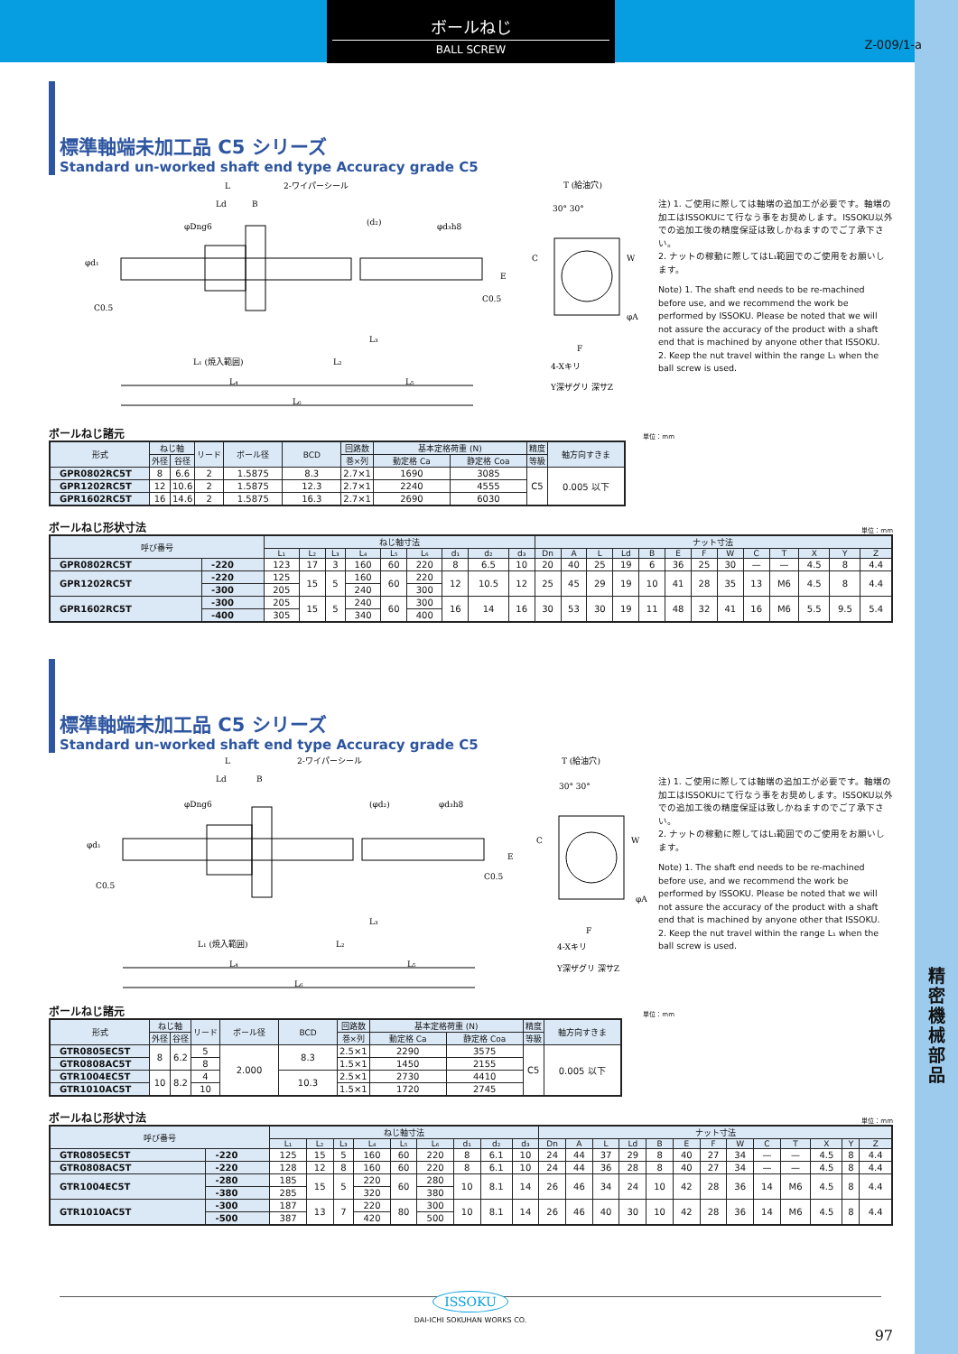精密機械部品
ボールねじ
BALL SCREW
Z-009/1-a
標準軸端未加工品 C5 シリーズ
Standard un-worked shaft end type Accuracy grade C5
L
Ld
B
2-ワイパーシール
L₁ (焼入範囲)
L₂
L₃
L₄
L₅
L₆
C0.5
C0.5
φd₁
φDng6
(d₂)
φd₃h8
T (給油穴)
30° 30°
E
C
W
φA
F
4-Xキリ
Y深ザグリ 深サZ
注) 1. ご使用に際しては軸端の追加工が必要です。軸端の加工はISSOKUにて行なう事をお奨めします。ISSOKU以外での追加工後の精度保証は致しかねますのでご了承下さい。
2. ナットの稼動に際してはL₁範囲でのご使用をお願いします。
Note) 1. The shaft end needs to be re-machined before use, and we recommend the work be performed by ISSOKU. Please be noted that we will not assure the accuracy of the product with a shaft end that is machined by anyone other that ISSOKU.
2. Keep the nut travel within the range L₁ when the ball screw is used.
ボールねじ諸元 単位：mm
| 形式 | ねじ軸 | | リード | ボール径 | BCD | 回路数 | 基本定格荷重 (N) | | 精度 | 軸方向すきま |
| --- | --- | --- | --- | --- | --- | --- | --- | --- | --- | --- |
| | 外径 | 谷径 | | | | 巻×列 | 動定格 Ca | 静定格 Coa | 等級 | |
| GPR0802RC5T | 8 | 6.6 | 2 | 1.5875 | 8.3 | 2.7×1 | 1690 | 3085 | C5 | 0.005 以下 |
| GPR1202RC5T | 12 | 10.6 | 2 | 1.5875 | 12.3 | 2.7×1 | 2240 | 4555 | | |
| GPR1602RC5T | 16 | 14.6 | 2 | 1.5875 | 16.3 | 2.7×1 | 2690 | 6030 | | |
ボールねじ形状寸法 単位：mm
| 呼び番号 | | ねじ軸寸法 | | | | | | | | | ナット寸法 | | | | | | | | | | | | |
| --- | --- | --- | --- | --- | --- | --- | --- | --- | --- | --- | --- | --- | --- | --- | --- | --- | --- | --- | --- | --- | --- | --- | --- |
| | | L₁ | L₂ | L₃ | L₄ | L₅ | L₆ | d₁ | d₂ | d₃ | Dn | A | L | Ld | B | E | F | W | C | T | X | Y | Z |
| GPR0802RC5T | -220 | 123 | 17 | 3 | 160 | 60 | 220 | 8 | 6.5 | 10 | 20 | 40 | 25 | 19 | 6 | 36 | 25 | 30 | — | — | 4.5 | 8 | 4.4 |
| GPR1202RC5T | -220 | 125 | 15 | 5 | 160 | 60 | 220 | 12 | 10.5 | 12 | 25 | 45 | 29 | 19 | 10 | 41 | 28 | 35 | 13 | M6 | 4.5 | 8 | 4.4 |
| | -300 | 205 | | | 240 | | 300 | | | | | | | | | | | | | | | | |
| GPR1602RC5T | -300 | 205 | 15 | 5 | 240 | 60 | 300 | 16 | 14 | 16 | 30 | 53 | 30 | 19 | 11 | 48 | 32 | 41 | 16 | M6 | 5.5 | 9.5 | 5.4 |
| | -400 | 305 | | | 340 | | 400 | | | | | | | | | | | | | | | | |
標準軸端未加工品 C5 シリーズ
Standard un-worked shaft end type Accuracy grade C5
L
Ld
B
2-ワイパーシール
L₁ (焼入範囲)
L₂
L₃
L₄
L₅
L₆
C0.5
C0.5
φd₁
φDng6
(φd₂)
φd₃h8
T (給油穴)
30° 30°
E
C
W
φA
F
4-Xキリ
Y深ザグリ 深サZ
注) 1. ご使用に際しては軸端の追加工が必要です。軸端の加工はISSOKUにて行なう事をお奨めします。ISSOKU以外での追加工後の精度保証は致しかねますのでご了承下さい。
2. ナットの稼動に際してはL₁範囲でのご使用をお願いします。
Note) 1. The shaft end needs to be re-machined before use, and we recommend the work be performed by ISSOKU. Please be noted that we will not assure the accuracy of the product with a shaft end that is machined by anyone other that ISSOKU.
2. Keep the nut travel within the range L₁ when the ball screw is used.
ボールねじ諸元 単位：mm
| 形式 | ねじ軸 | | リード | ボール径 | BCD | 回路数 | 基本定格荷重 (N) | | 精度 | 軸方向すきま |
| --- | --- | --- | --- | --- | --- | --- | --- | --- | --- | --- |
| | 外径 | 谷径 | | | | 巻×列 | 動定格 Ca | 静定格 Coa | 等級 | |
| GTR0805EC5T | 8 | 6.2 | 5 | 2.000 | 8.3 | 2.5×1 | 2290 | 3575 | C5 | 0.005 以下 |
| GTR0808AC5T | | | 8 | | | 1.5×1 | 1450 | 2155 | | |
| GTR1004EC5T | 10 | 8.2 | 4 | | 10.3 | 2.5×1 | 2730 | 4410 | | |
| GTR1010AC5T | | | 10 | | | 1.5×1 | 1720 | 2745 | | |
ボールねじ形状寸法 単位：mm
| 呼び番号 | | ねじ軸寸法 | | | | | | | | | ナット寸法 | | | | | | | | | | | | |
| --- | --- | --- | --- | --- | --- | --- | --- | --- | --- | --- | --- | --- | --- | --- | --- | --- | --- | --- | --- | --- | --- | --- | --- |
| | | L₁ | L₂ | L₃ | L₄ | L₅ | L₆ | d₁ | d₂ | d₃ | Dn | A | L | Ld | B | E | F | W | C | T | X | Y | Z |
| GTR0805EC5T | -220 | 125 | 15 | 5 | 160 | 60 | 220 | 8 | 6.1 | 10 | 24 | 44 | 37 | 29 | 8 | 40 | 27 | 34 | — | — | 4.5 | 8 | 4.4 |
| GTR0808AC5T | -220 | 128 | 12 | 8 | 160 | 60 | 220 | 8 | 6.1 | 10 | 24 | 44 | 36 | 28 | 8 | 40 | 27 | 34 | — | — | 4.5 | 8 | 4.4 |
| GTR1004EC5T | -280 | 185 | 15 | 5 | 220 | 60 | 280 | 10 | 8.1 | 14 | 26 | 46 | 34 | 24 | 10 | 42 | 28 | 36 | 14 | M6 | 4.5 | 8 | 4.4 |
| | -380 | 285 | | | 320 | | 380 | | | | | | | | | | | | | | | | |
| GTR1010AC5T | -300 | 187 | 13 | 7 | 220 | 80 | 300 | 10 | 8.1 | 14 | 26 | 46 | 40 | 30 | 10 | 42 | 28 | 36 | 14 | M6 | 4.5 | 8 | 4.4 |
| | -500 | 387 | | | 420 | | 500 | | | | | | | | | | | | | | | | |
ISSOKU
DAI-ICHI SOKUHAN WORKS CO.
97